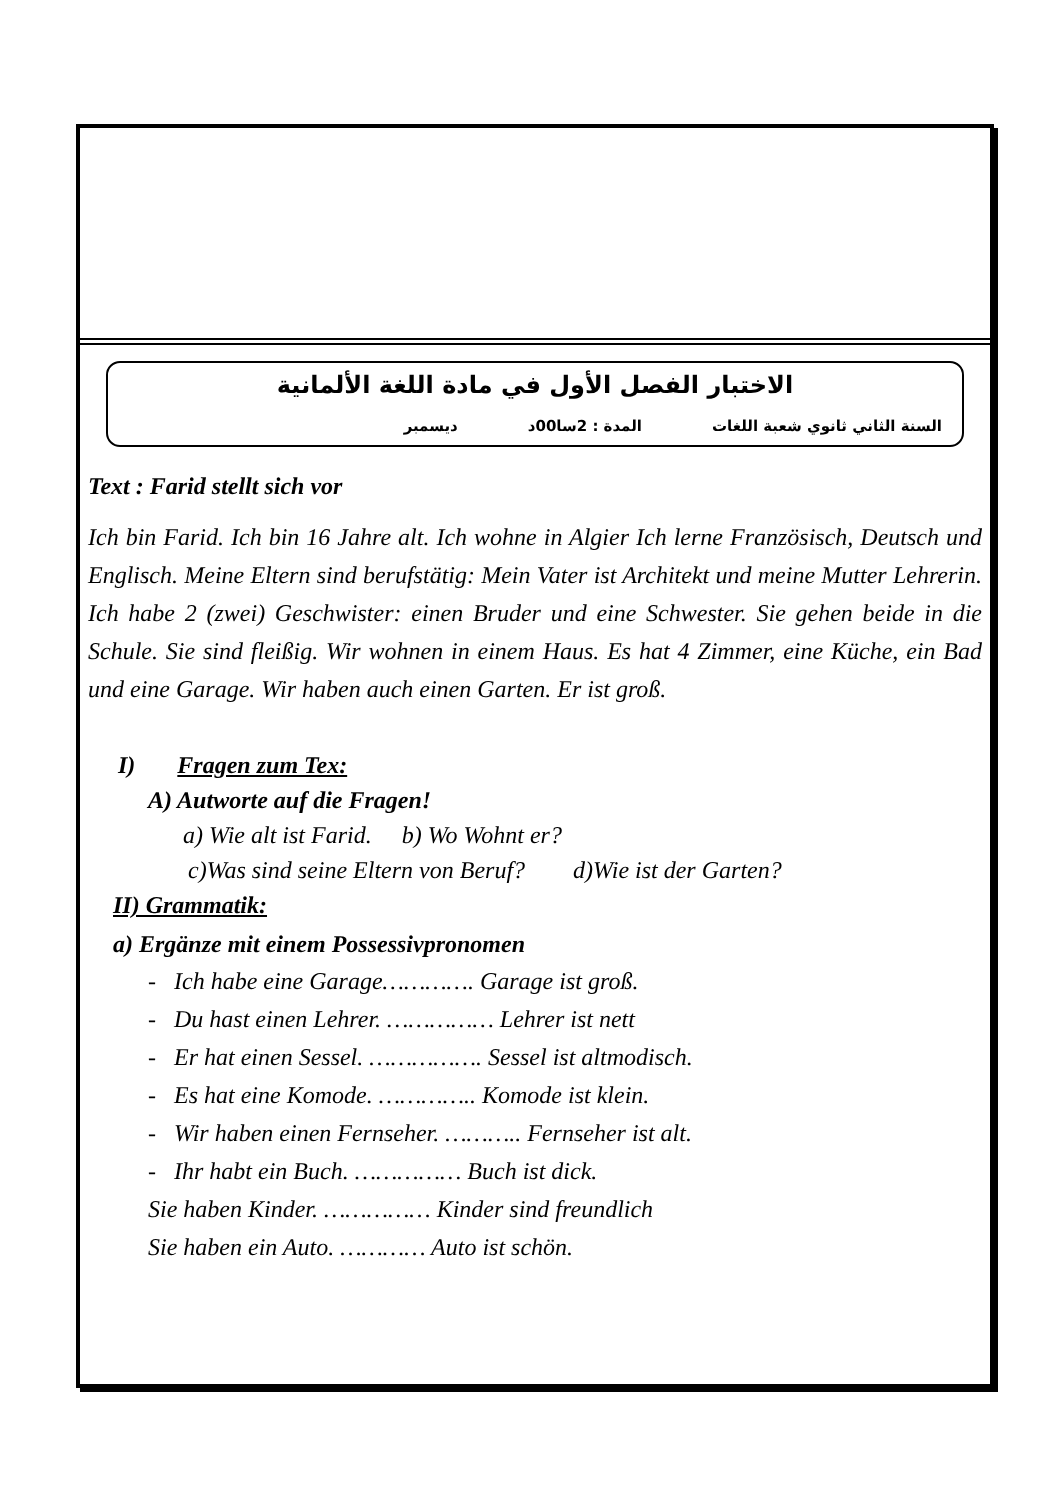الاختبار الفصل الأول في مادة اللغة الألمانية
السنة الثاني ثانوي شعبة اللغات المدة : 2سا00د ديسمبر
Text : Farid stellt sich vor
Ich bin Farid. Ich bin 16 Jahre alt. Ich wohne in Algier Ich lerne Französisch, Deutsch und Englisch. Meine Eltern sind berufstätig: Mein Vater ist Architekt und meine Mutter Lehrerin. Ich habe 2 (zwei) Geschwister: einen Bruder und eine Schwester. Sie gehen beide in die Schule. Sie sind fleißig. Wir wohnen in einem Haus. Es hat 4 Zimmer, eine Küche, ein Bad und eine Garage. Wir haben auch einen Garten. Er ist groß.
I) Fragen zum Tex:
A) Autworte auf die Fragen!
a) Wie alt ist Farid. b) Wo Wohnt er?
c)Was sind seine Eltern von Beruf? d)Wie ist der Garten?
II) Grammatik:
a) Ergänze mit einem Possessivpronomen
- Ich habe eine Garage…………. Garage ist groß.
- Du hast einen Lehrer. …………… Lehrer ist nett
- Er hat einen Sessel. ……………. Sessel ist altmodisch.
- Es hat eine Komode. ………….. Komode ist klein.
- Wir haben einen Fernseher. ……….. Fernseher ist alt.
- Ihr habt ein Buch. …………… Buch ist dick.
Sie haben Kinder. …………… Kinder sind freundlich
Sie haben ein Auto. ………… Auto ist schön.